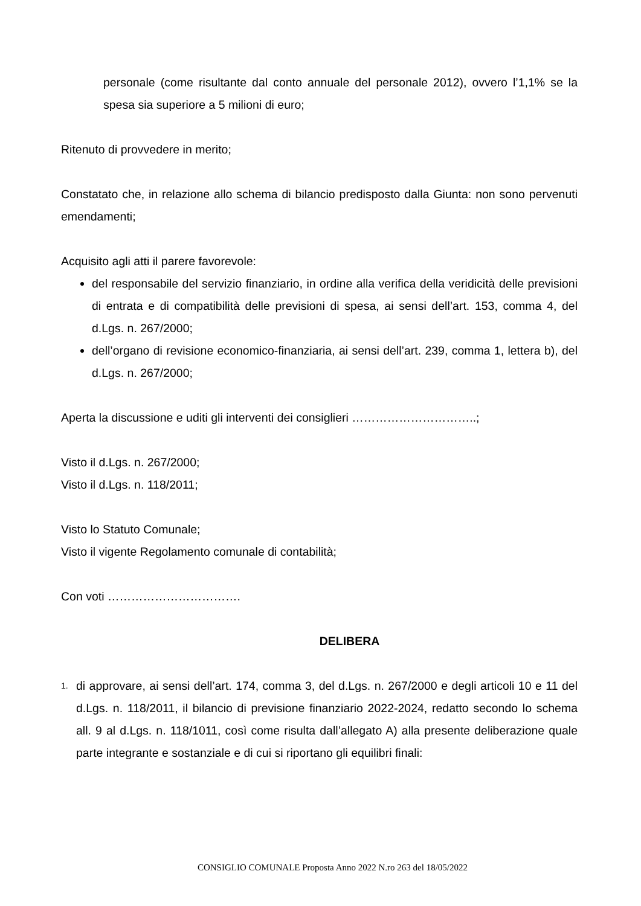personale (come risultante dal conto annuale del personale 2012), ovvero l’1,1% se la spesa sia superiore a 5 milioni di euro;
Ritenuto di provvedere in merito;
Constatato che, in relazione allo schema di bilancio predisposto dalla Giunta: non sono pervenuti emendamenti;
Acquisito agli atti il parere favorevole:
del responsabile del servizio finanziario, in ordine alla verifica della veridicità delle previsioni di entrata e di compatibilità delle previsioni di spesa, ai sensi dell’art. 153, comma 4, del d.Lgs. n. 267/2000;
dell’organo di revisione economico-finanziaria, ai sensi dell’art. 239, comma 1, lettera b), del d.Lgs. n. 267/2000;
Aperta la discussione e uditi gli interventi dei consiglieri …………………………..;
Visto il d.Lgs. n. 267/2000;
Visto il d.Lgs. n. 118/2011;
Visto lo Statuto Comunale;
Visto il vigente Regolamento comunale di contabilità;
Con voti …………………………….
DELIBERA
1.
di approvare, ai sensi dell’art. 174, comma 3, del d.Lgs. n. 267/2000 e degli articoli 10 e 11 del d.Lgs. n. 118/2011, il bilancio di previsione finanziario 2022-2024, redatto secondo lo schema all. 9 al d.Lgs. n. 118/1011, così come risulta dall’allegato A) alla presente deliberazione quale parte integrante e sostanziale e di cui si riportano gli equilibri finali:
CONSIGLIO COMUNALE Proposta Anno 2022 N.ro 263 del 18/05/2022